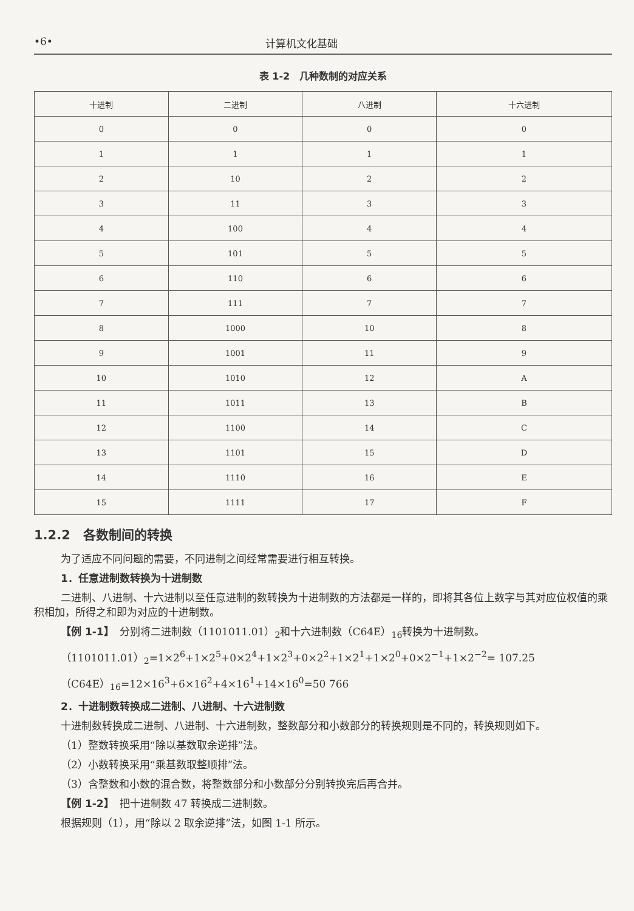•6• 计算机文化基础
表 1-2　几种数制的对应关系
| 十进制 | 二进制 | 八进制 | 十六进制 |
| --- | --- | --- | --- |
| 0 | 0 | 0 | 0 |
| 1 | 1 | 1 | 1 |
| 2 | 10 | 2 | 2 |
| 3 | 11 | 3 | 3 |
| 4 | 100 | 4 | 4 |
| 5 | 101 | 5 | 5 |
| 6 | 110 | 6 | 6 |
| 7 | 111 | 7 | 7 |
| 8 | 1000 | 10 | 8 |
| 9 | 1001 | 11 | 9 |
| 10 | 1010 | 12 | A |
| 11 | 1011 | 13 | B |
| 12 | 1100 | 14 | C |
| 13 | 1101 | 15 | D |
| 14 | 1110 | 16 | E |
| 15 | 1111 | 17 | F |
1.2.2　各数制间的转换
为了适应不同问题的需要，不同进制之间经常需要进行相互转换。
1．任意进制数转换为十进制数
二进制、八进制、十六进制以至任意进制的数转换为十进制数的方法都是一样的，即将其各位上数字与其对应位权值的乘积相加，所得之和即为对应的十进制数。
【例 1-1】　分别将二进制数（1101011.01）<sub>2</sub>和十六进制数（C64E）<sub>16</sub>转换为十进制数。
（1101011.01）<sub>2</sub>=1×2<sup>6</sup>+1×2<sup>5</sup>+0×2<sup>4</sup>+1×2<sup>3</sup>+0×2<sup>2</sup>+1×2<sup>1</sup>+1×2<sup>0</sup>+0×2<sup>−1</sup>+1×2<sup>−2</sup>= 107.25
（C64E）<sub>16</sub>=12×16<sup>3</sup>+6×16<sup>2</sup>+4×16<sup>1</sup>+14×16<sup>0</sup>=50 766
2．十进制数转换成二进制、八进制、十六进制数
十进制数转换成二进制、八进制、十六进制数，整数部分和小数部分的转换规则是不同的，转换规则如下。
（1）整数转换采用“除以基数取余逆排”法。
（2）小数转换采用“乘基数取整顺排”法。
（3）含整数和小数的混合数，将整数部分和小数部分分别转换完后再合并。
【例 1-2】　把十进制数 47 转换成二进制数。
根据规则（1），用“除以 2 取余逆排”法，如图 1-1 所示。